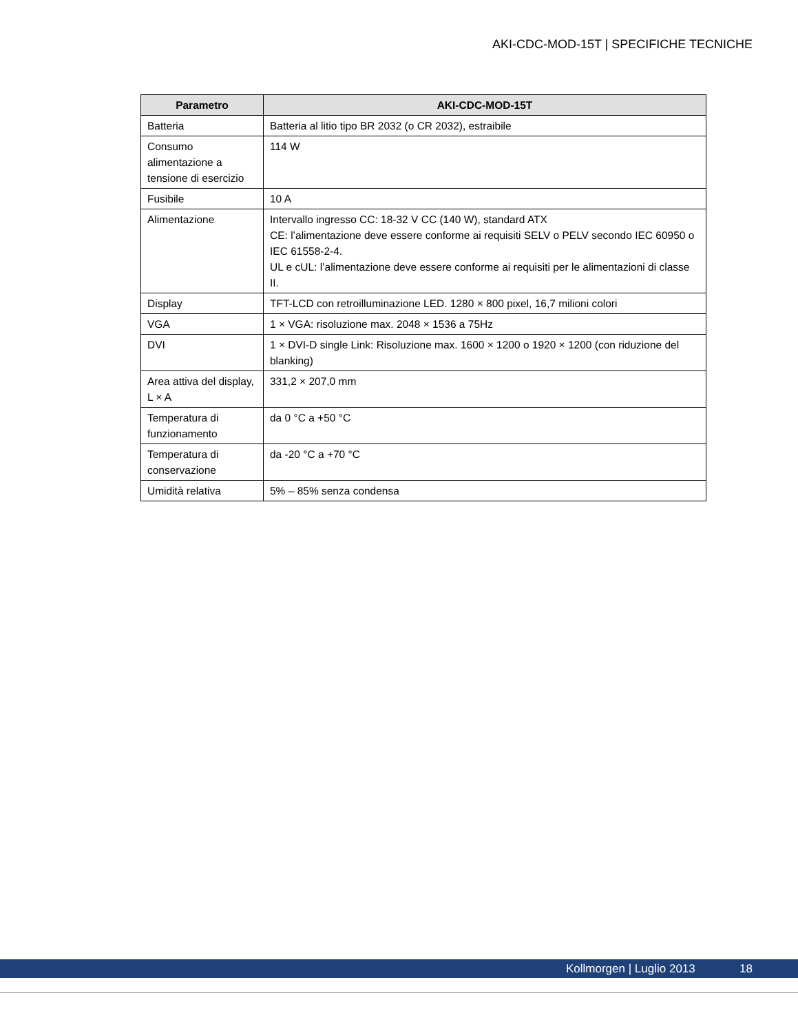AKI-CDC-MOD-15T | SPECIFICHE TECNICHE
| Parametro | AKI-CDC-MOD-15T |
| --- | --- |
| Batteria | Batteria al litio tipo BR 2032 (o CR 2032), estraibile |
| Consumo alimentazione a tensione di esercizio | 114 W |
| Fusibile | 10 A |
| Alimentazione | Intervallo ingresso CC: 18-32 V CC (140 W), standard ATX CE: l’alimentazione deve essere conforme ai requisiti SELV o PELV secondo IEC 60950 o IEC 61558-2-4. UL e cUL: l’alimentazione deve essere conforme ai requisiti per le alimentazioni di classe II. |
| Display | TFT-LCD con retroilluminazione LED. 1280 × 800 pixel, 16,7 milioni colori |
| VGA | 1 × VGA: risoluzione max. 2048 × 1536 a 75Hz |
| DVI | 1 × DVI-D single Link: Risoluzione max. 1600 × 1200 o 1920 × 1200 (con riduzione del blanking) |
| Area attiva del display, L × A | 331,2 × 207,0 mm |
| Temperatura di funzionamento | da 0 °C a +50 °C |
| Temperatura di conservazione | da -20 °C a +70 °C |
| Umidità relativa | 5% – 85% senza condensa |
Kollmorgen | Luglio 2013 18